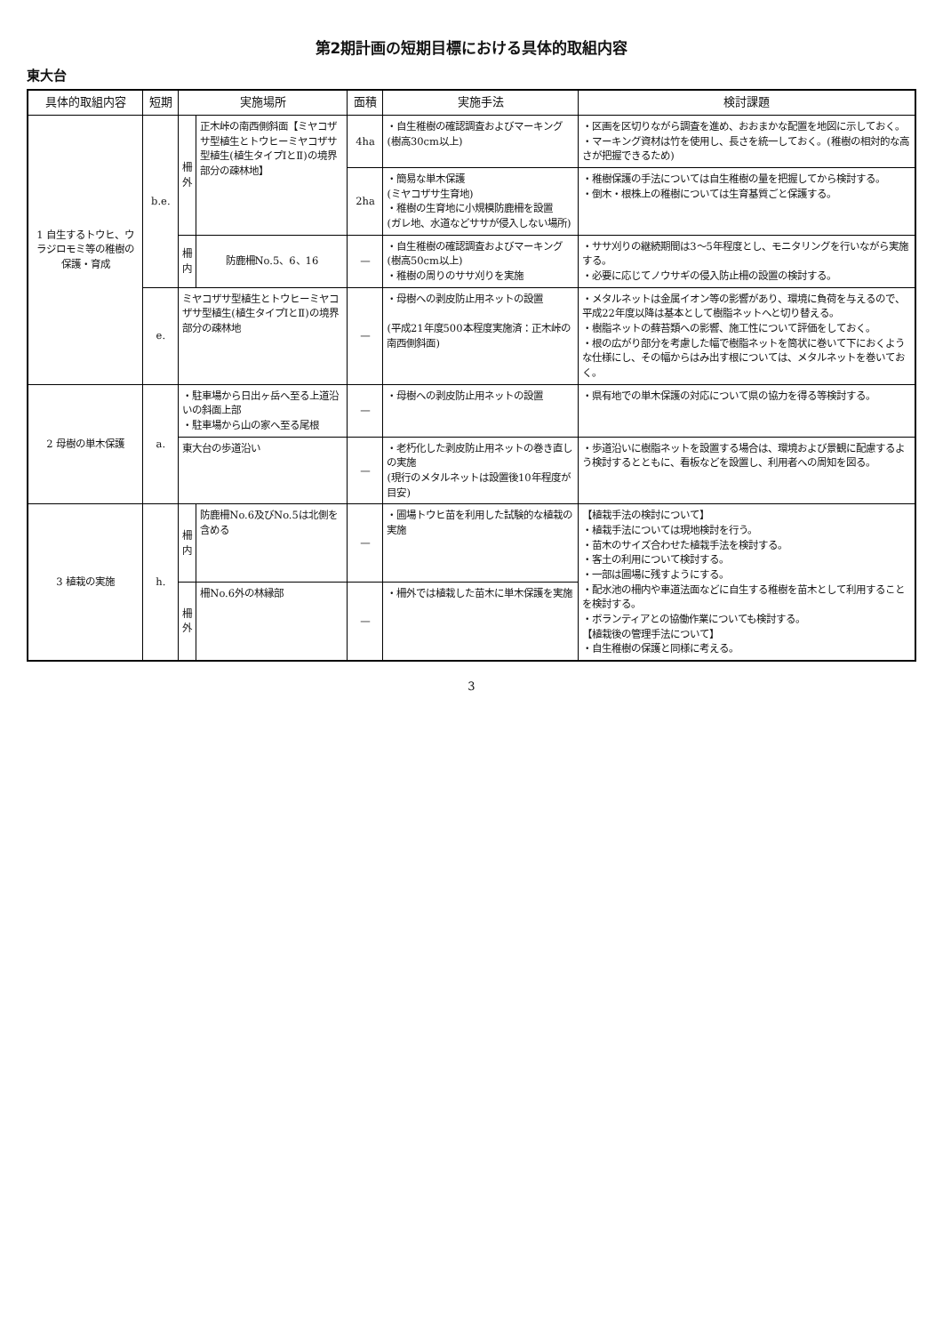第2期計画の短期目標における具体的取組内容
東大台
| 具体的取組内容 | 短期 | 実施場所 | | 面積 | 実施手法 | 検討課題 |
| --- | --- | --- | --- | --- | --- | --- |
| 1 自生するトウヒ、ウラジロモミ等の稚樹の保護・育成 | b.e. | 柵外 | 正木峠の南西側斜面【ミヤコザサ型植生とトウヒーミヤコザサ型植生(植生タイプⅠとⅡ)の境界部分の疎林地】 | 4ha | ・自生稚樹の確認調査およびマーキング(樹高30cm以上) | ・区画を区切りながら調査を進め、おおまかな配置を地図に示しておく。 ・マーキング資材は竹を使用し、長さを統一しておく。(稚樹の相対的な高さが把握できるため) |
| | | | | 2ha | ・簡易な単木保護 (ミヤコザサ生育地) ・稚樹の生育地に小規模防鹿柵を設置 (ガレ地、水道などササが侵入しない場所) | ・稚樹保護の手法については自生稚樹の量を把握してから検討する。 ・倒木・根株上の稚樹については生育基質ごと保護する。 |
| | | 柵内 | 防鹿柵No.5、6、16 | — | ・自生稚樹の確認調査およびマーキング(樹高50cm以上) ・稚樹の周りのササ刈りを実施 | ・ササ刈りの継続期間は3～5年程度とし、モニタリングを行いながら実施する。 ・必要に応じてノウサギの侵入防止柵の設置の検討する。 |
| | e. | ミヤコザサ型植生とトウヒーミヤコザサ型植生(植生タイプⅠとⅡ)の境界部分の疎林地 | | — | ・母樹への剥皮防止用ネットの設置 (平成21年度500本程度実施済：正木峠の南西側斜面) | ・メタルネットは金属イオン等の影響があり、環境に負荷を与えるので、平成22年度以降は基本として樹脂ネットへと切り替える。 ・樹脂ネットの蘚苔類への影響、施工性について評価をしておく。 ・根の広がり部分を考慮した幅で樹脂ネットを筒状に巻いて下におくような仕様にし、その幅からはみ出す根については、メタルネットを巻いておく。 |
| 2 母樹の単木保護 | a. | ・駐車場から日出ヶ岳へ至る上道沿いの斜面上部 ・駐車場から山の家へ至る尾根 | | — | ・母樹への剥皮防止用ネットの設置 | ・県有地での単木保護の対応について県の協力を得る等検討する。 |
| | | 東大台の歩道沿い | | — | ・老朽化した剥皮防止用ネットの巻き直しの実施 (現行のメタルネットは設置後10年程度が目安) | ・歩道沿いに樹脂ネットを設置する場合は、環境および景観に配慮するよう検討するとともに、看板などを設置し、利用者への周知を図る。 |
| 3 植栽の実施 | h. | 柵内 | 防鹿柵No.6及びNo.5は北側を含める | — | ・圃場トウヒ苗を利用した試験的な植栽の実施 | 【植栽手法の検討について】 ・植栽手法については現地検討を行う。 ・苗木のサイズ合わせた植栽手法を検討する。 ・客土の利用について検討する。 ・一部は圃場に残すようにする。 ・配水池の柵内や車道法面などに自生する稚樹を苗木として利用することを検討する。 ・ボランティアとの協働作業についても検討する。 【植栽後の管理手法について】 ・自生稚樹の保護と同様に考える。 |
| | | 柵外 | 柵No.6外の林縁部 | — | ・柵外では植栽した苗木に単木保護を実施 | |
3